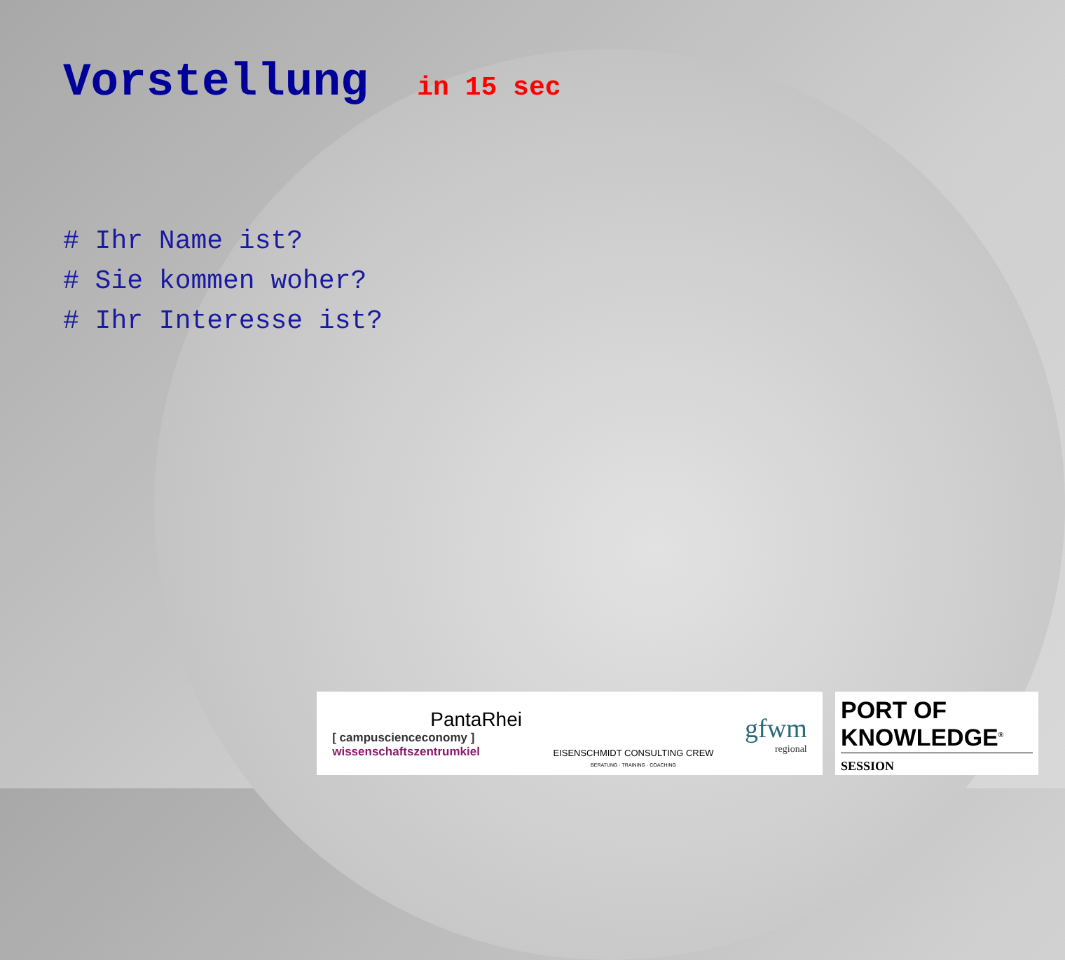Vorstellung in 15 sec
# Ihr Name ist?
# Sie kommen woher?
# Ihr Interesse ist?
PantaRhei
[ campuscienceconomy ]
wissenschaftszentrumkiel
EISENSCHMIDT CONSULTING CREW
BERATUNG · TRAINING · COACHING
gfwm
regional
PORT OF
KNOWLEDGE<sup>®</sup>
SESSION